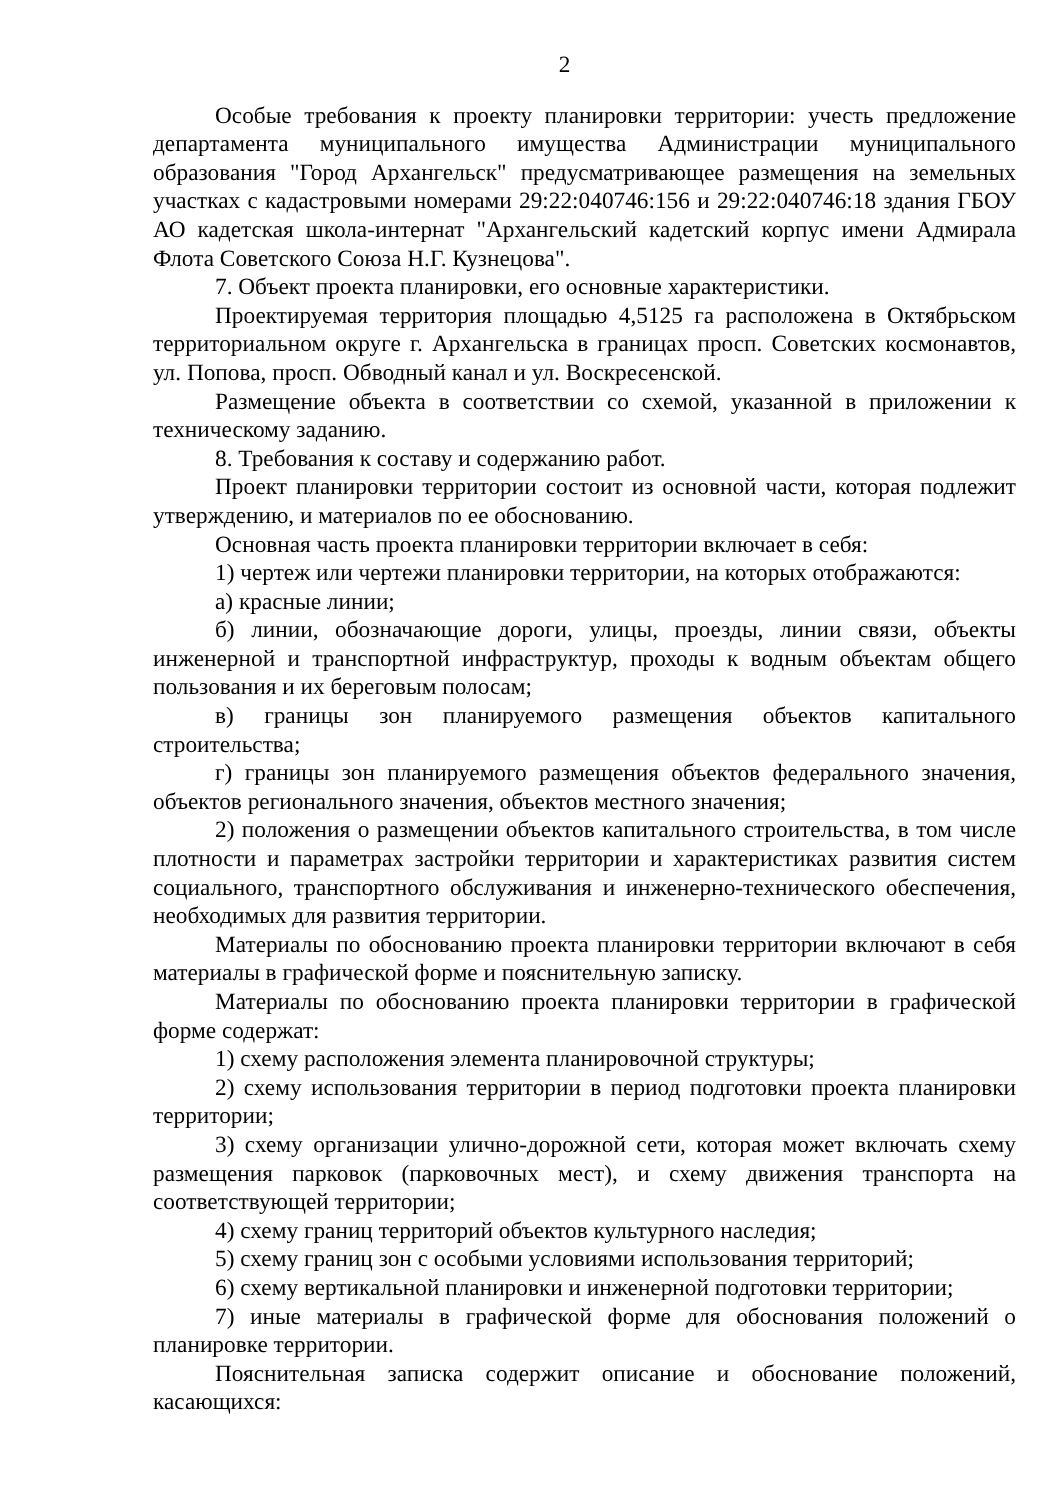2
Особые требования к проекту планировки территории: учесть предложение департамента муниципального имущества Администрации муниципального образования "Город Архангельск" предусматривающее размещения на земельных участках с кадастровыми номерами 29:22:040746:156 и 29:22:040746:18 здания ГБОУ АО кадетская школа-интернат "Архангельский кадетский корпус имени Адмирала Флота Советского Союза Н.Г. Кузнецова".
7. Объект проекта планировки, его основные характеристики.
Проектируемая территория площадью 4,5125 га расположена в Октябрьском территориальном округе г. Архангельска в границах просп. Советских космонавтов, ул. Попова, просп. Обводный канал и ул. Воскресенской.
Размещение объекта в соответствии со схемой, указанной в приложении к техническому заданию.
8. Требования к составу и содержанию работ.
Проект планировки территории состоит из основной части, которая подлежит утверждению, и материалов по ее обоснованию.
Основная часть проекта планировки территории включает в себя:
1) чертеж или чертежи планировки территории, на которых отображаются:
а) красные линии;
б) линии, обозначающие дороги, улицы, проезды, линии связи, объекты инженерной и транспортной инфраструктур, проходы к водным объектам общего пользования и их береговым полосам;
в) границы зон планируемого размещения объектов капитального строительства;
г) границы зон планируемого размещения объектов федерального значения, объектов регионального значения, объектов местного значения;
2) положения о размещении объектов капитального строительства, в том числе плотности и параметрах застройки территории и характеристиках развития систем социального, транспортного обслуживания и инженерно-технического обеспечения, необходимых для развития территории.
Материалы по обоснованию проекта планировки территории включают в себя материалы в графической форме и пояснительную записку.
Материалы по обоснованию проекта планировки территории в графической форме содержат:
1) схему расположения элемента планировочной структуры;
2) схему использования территории в период подготовки проекта планировки территории;
3) схему организации улично-дорожной сети, которая может включать схему размещения парковок (парковочных мест), и схему движения транспорта на соответствующей территории;
4) схему границ территорий объектов культурного наследия;
5) схему границ зон с особыми условиями использования территорий;
6) схему вертикальной планировки и инженерной подготовки территории;
7) иные материалы в графической форме для обоснования положений о планировке территории.
Пояснительная записка содержит описание и обоснование положений, касающихся: